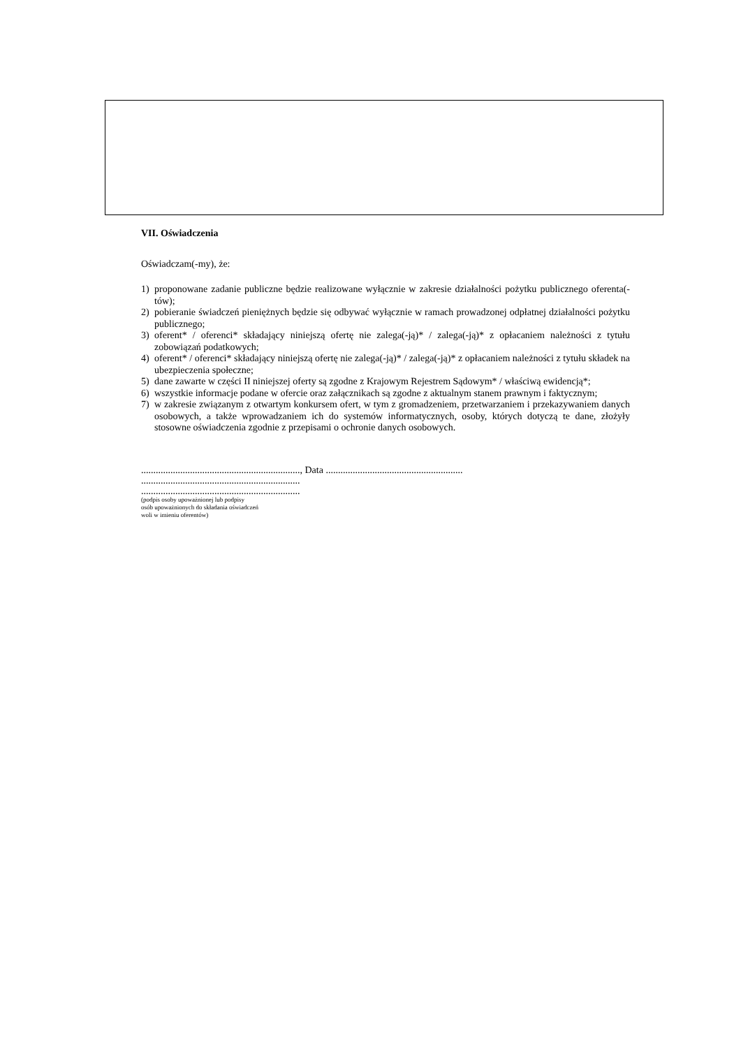VII. Oświadczenia
Oświadczam(-my), że:
1) proponowane zadanie publiczne będzie realizowane wyłącznie w zakresie działalności pożytku publicznego oferenta(-tów);
2) pobieranie świadczeń pieniężnych będzie się odbywać wyłącznie w ramach prowadzonej odpłatnej działalności pożytku publicznego;
3) oferent* / oferenci* składający niniejszą ofertę nie zalega(-ją)* / zalega(-ją)* z opłacaniem należności z tytułu zobowiązań podatkowych;
4) oferent* / oferenci* składający niniejszą ofertę nie zalega(-ją)* / zalega(-ją)* z opłacaniem należności z tytułu składek na ubezpieczenia społeczne;
5) dane zawarte w części II niniejszej oferty są zgodne z Krajowym Rejestrem Sądowym* / właściwą ewidencją*;
6) wszystkie informacje podane w ofercie oraz załącznikach są zgodne z aktualnym stanem prawnym i faktycznym;
7) w zakresie związanym z otwartym konkursem ofert, w tym z gromadzeniem, przetwarzaniem i przekazywaniem danych osobowych, a także wprowadzaniem ich do systemów informatycznych, osoby, których dotyczą te dane, złożyły stosowne oświadczenia zgodnie z przepisami o ochronie danych osobowych.
................................................................., Data ........................................................
.................................................................
.................................................................
(podpis osoby upoważnionej lub podpisy
osób upoważnionych do składania oświadczeń
woli w imieniu oferentów)